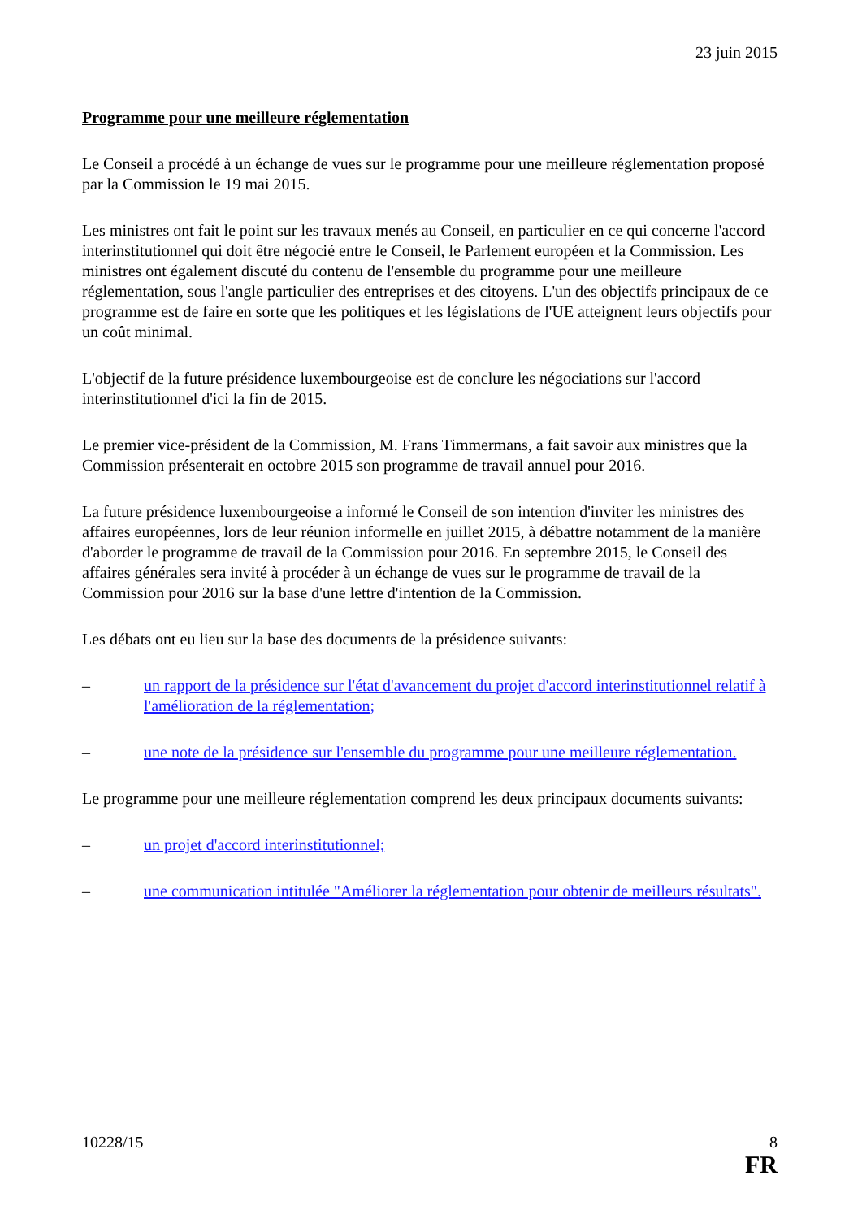23 juin 2015
Programme pour une meilleure réglementation
Le Conseil a procédé à un échange de vues sur le programme pour une meilleure réglementation proposé par la Commission le 19 mai 2015.
Les ministres ont fait le point sur les travaux menés au Conseil, en particulier en ce qui concerne l'accord interinstitutionnel qui doit être négocié entre le Conseil, le Parlement européen et la Commission. Les ministres ont également discuté du contenu de l'ensemble du programme pour une meilleure réglementation, sous l'angle particulier des entreprises et des citoyens. L'un des objectifs principaux de ce programme est de faire en sorte que les politiques et les législations de l'UE atteignent leurs objectifs pour un coût minimal.
L'objectif de la future présidence luxembourgeoise est de conclure les négociations sur l'accord interinstitutionnel d'ici la fin de 2015.
Le premier vice-président de la Commission, M. Frans Timmermans, a fait savoir aux ministres que la Commission présenterait en octobre 2015 son programme de travail annuel pour 2016.
La future présidence luxembourgeoise a informé le Conseil de son intention d'inviter les ministres des affaires européennes, lors de leur réunion informelle en juillet 2015, à débattre notamment de la manière d'aborder le programme de travail de la Commission pour 2016. En septembre 2015, le Conseil des affaires générales sera invité à procéder à un échange de vues sur le programme de travail de la Commission pour 2016 sur la base d'une lettre d'intention de la Commission.
Les débats ont eu lieu sur la base des documents de la présidence suivants:
– un rapport de la présidence sur l'état d'avancement du projet d'accord interinstitutionnel relatif à l'amélioration de la réglementation;
– une note de la présidence sur l'ensemble du programme pour une meilleure réglementation.
Le programme pour une meilleure réglementation comprend les deux principaux documents suivants:
– un projet d'accord interinstitutionnel;
– une communication intitulée "Améliorer la réglementation pour obtenir de meilleurs résultats".
10228/15 8
FR